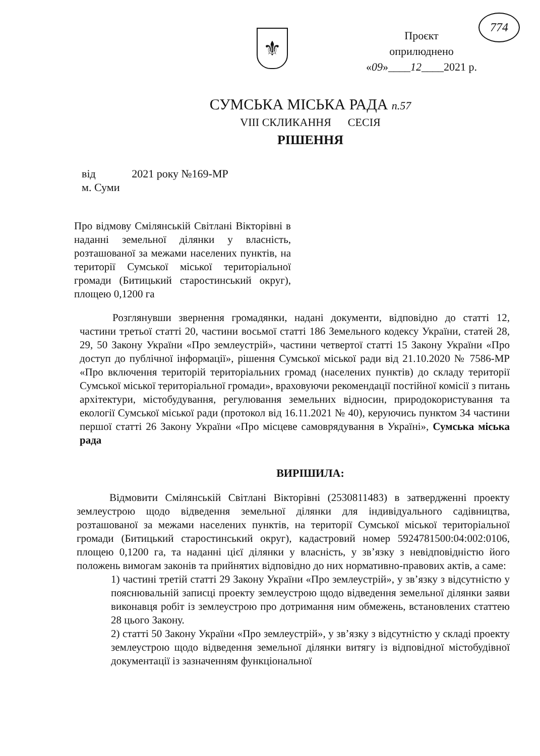⚜
Проєкт
оприлюднено
«09»____12____2021 р.
774
СУМСЬКА МІСЬКА РАДА п.57
VIII СКЛИКАННЯ СЕСІЯ
РІШЕННЯ
від 2021 року №169-МР
м. Суми
Про відмову Смілянській Світлані Вікторівні в наданні земельної ділянки у власність, розташованої за межами населених пунктів, на території Сумської міської територіальної громади (Битицький старостинський округ), площею 0,1200 га
Розглянувши звернення громадянки, надані документи, відповідно до статті 12, частини третьої статті 20, частини восьмої статті 186 Земельного кодексу України, статей 28, 29, 50 Закону України «Про землеустрій», частини четвертої статті 15 Закону України «Про доступ до публічної інформації», рішення Сумської міської ради від 21.10.2020 № 7586-МР «Про включення територій територіальних громад (населених пунктів) до складу території Сумської міської територіальної громади», враховуючи рекомендації постійної комісії з питань архітектури, містобудування, регулювання земельних відносин, природокористування та екології Сумської міської ради (протокол від 16.11.2021 № 40), керуючись пунктом 34 частини першої статті 26 Закону України «Про місцеве самоврядування в Україні», Сумська міська рада
ВИРІШИЛА:
Відмовити Смілянській Світлані Вікторівні (2530811483) в затвердженні проекту землеустрою щодо відведення земельної ділянки для індивідуального садівництва, розташованої за межами населених пунктів, на території Сумської міської територіальної громади (Битицький старостинський округ), кадастровий номер 5924781500:04:002:0106, площею 0,1200 га, та наданні цієї ділянки у власність, у зв’язку з невідповідністю його положень вимогам законів та прийнятих відповідно до них нормативно-правових актів, а саме:
1) частині третій статті 29 Закону України «Про землеустрій», у зв’язку з відсутністю у пояснювальній записці проекту землеустрою щодо відведення земельної ділянки заяви виконавця робіт із землеустрою про дотримання ним обмежень, встановлених статтею 28 цього Закону.
2) статті 50 Закону України «Про землеустрій», у зв’язку з відсутністю у складі проекту землеустрою щодо відведення земельної ділянки витягу із відповідної містобудівної документації із зазначенням функціональної